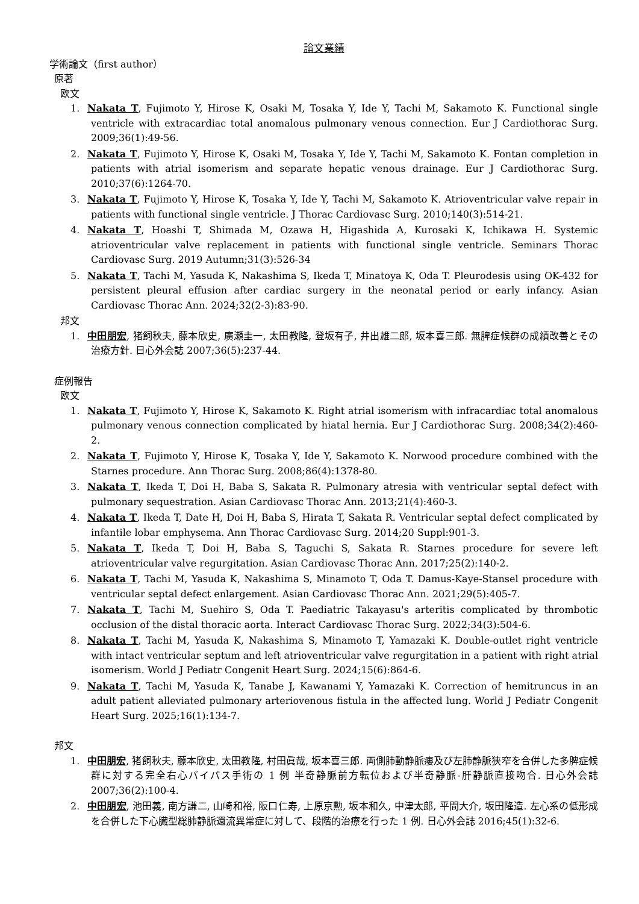論文業績
学術論文（first author）
原著
欧文
1. Nakata T, Fujimoto Y, Hirose K, Osaki M, Tosaka Y, Ide Y, Tachi M, Sakamoto K. Functional single ventricle with extracardiac total anomalous pulmonary venous connection. Eur J Cardiothorac Surg. 2009;36(1):49-56.
2. Nakata T, Fujimoto Y, Hirose K, Osaki M, Tosaka Y, Ide Y, Tachi M, Sakamoto K. Fontan completion in patients with atrial isomerism and separate hepatic venous drainage. Eur J Cardiothorac Surg. 2010;37(6):1264-70.
3. Nakata T, Fujimoto Y, Hirose K, Tosaka Y, Ide Y, Tachi M, Sakamoto K. Atrioventricular valve repair in patients with functional single ventricle. J Thorac Cardiovasc Surg. 2010;140(3):514-21.
4. Nakata T, Hoashi T, Shimada M, Ozawa H, Higashida A, Kurosaki K, Ichikawa H. Systemic atrioventricular valve replacement in patients with functional single ventricle. Seminars Thorac Cardiovasc Surg. 2019 Autumn;31(3):526-34
5. Nakata T, Tachi M, Yasuda K, Nakashima S, Ikeda T, Minatoya K, Oda T. Pleurodesis using OK-432 for persistent pleural effusion after cardiac surgery in the neonatal period or early infancy. Asian Cardiovasc Thorac Ann. 2024;32(2-3):83-90.
邦文
1. 中田朋宏, 猪飼秋夫, 藤本欣史, 廣瀬圭一, 太田教隆, 登坂有子, 井出雄二郎, 坂本喜三郎. 無脾症候群の成績改善とその治療方針. 日心外会誌 2007;36(5):237-44.
症例報告
欧文
1. Nakata T, Fujimoto Y, Hirose K, Sakamoto K. Right atrial isomerism with infracardiac total anomalous pulmonary venous connection complicated by hiatal hernia. Eur J Cardiothorac Surg. 2008;34(2):460-2.
2. Nakata T, Fujimoto Y, Hirose K, Tosaka Y, Ide Y, Sakamoto K. Norwood procedure combined with the Starnes procedure. Ann Thorac Surg. 2008;86(4):1378-80.
3. Nakata T, Ikeda T, Doi H, Baba S, Sakata R. Pulmonary atresia with ventricular septal defect with pulmonary sequestration. Asian Cardiovasc Thorac Ann. 2013;21(4):460-3.
4. Nakata T, Ikeda T, Date H, Doi H, Baba S, Hirata T, Sakata R. Ventricular septal defect complicated by infantile lobar emphysema. Ann Thorac Cardiovasc Surg. 2014;20 Suppl:901-3.
5. Nakata T, Ikeda T, Doi H, Baba S, Taguchi S, Sakata R. Starnes procedure for severe left atrioventricular valve regurgitation. Asian Cardiovasc Thorac Ann. 2017;25(2):140-2.
6. Nakata T, Tachi M, Yasuda K, Nakashima S, Minamoto T, Oda T. Damus-Kaye-Stansel procedure with ventricular septal defect enlargement. Asian Cardiovasc Thorac Ann. 2021;29(5):405-7.
7. Nakata T, Tachi M, Suehiro S, Oda T. Paediatric Takayasu's arteritis complicated by thrombotic occlusion of the distal thoracic aorta. Interact Cardiovasc Thorac Surg. 2022;34(3):504-6.
8. Nakata T, Tachi M, Yasuda K, Nakashima S, Minamoto T, Yamazaki K. Double-outlet right ventricle with intact ventricular septum and left atrioventricular valve regurgitation in a patient with right atrial isomerism. World J Pediatr Congenit Heart Surg. 2024;15(6):864-6.
9. Nakata T, Tachi M, Yasuda K, Tanabe J, Kawanami Y, Yamazaki K. Correction of hemitruncus in an adult patient alleviated pulmonary arteriovenous fistula in the affected lung. World J Pediatr Congenit Heart Surg. 2025;16(1):134-7.
邦文
1. 中田朋宏, 猪飼秋夫, 藤本欣史, 太田教隆, 村田眞哉, 坂本喜三郎. 両側肺動静脈瘻及び左肺静脈狭窄を合併した多脾症候群に対する完全右心バイパス手術の 1 例 半奇静脈前方転位および半奇静脈-肝静脈直接吻合. 日心外会誌 2007;36(2):100-4.
2. 中田朋宏, 池田義, 南方謙二, 山崎和裕, 阪口仁寿, 上原京勲, 坂本和久, 中津太郎, 平間大介, 坂田隆造. 左心系の低形成を合併した下心臓型総肺静脈還流異常症に対して、段階的治療を行った 1 例. 日心外会誌 2016;45(1):32-6.